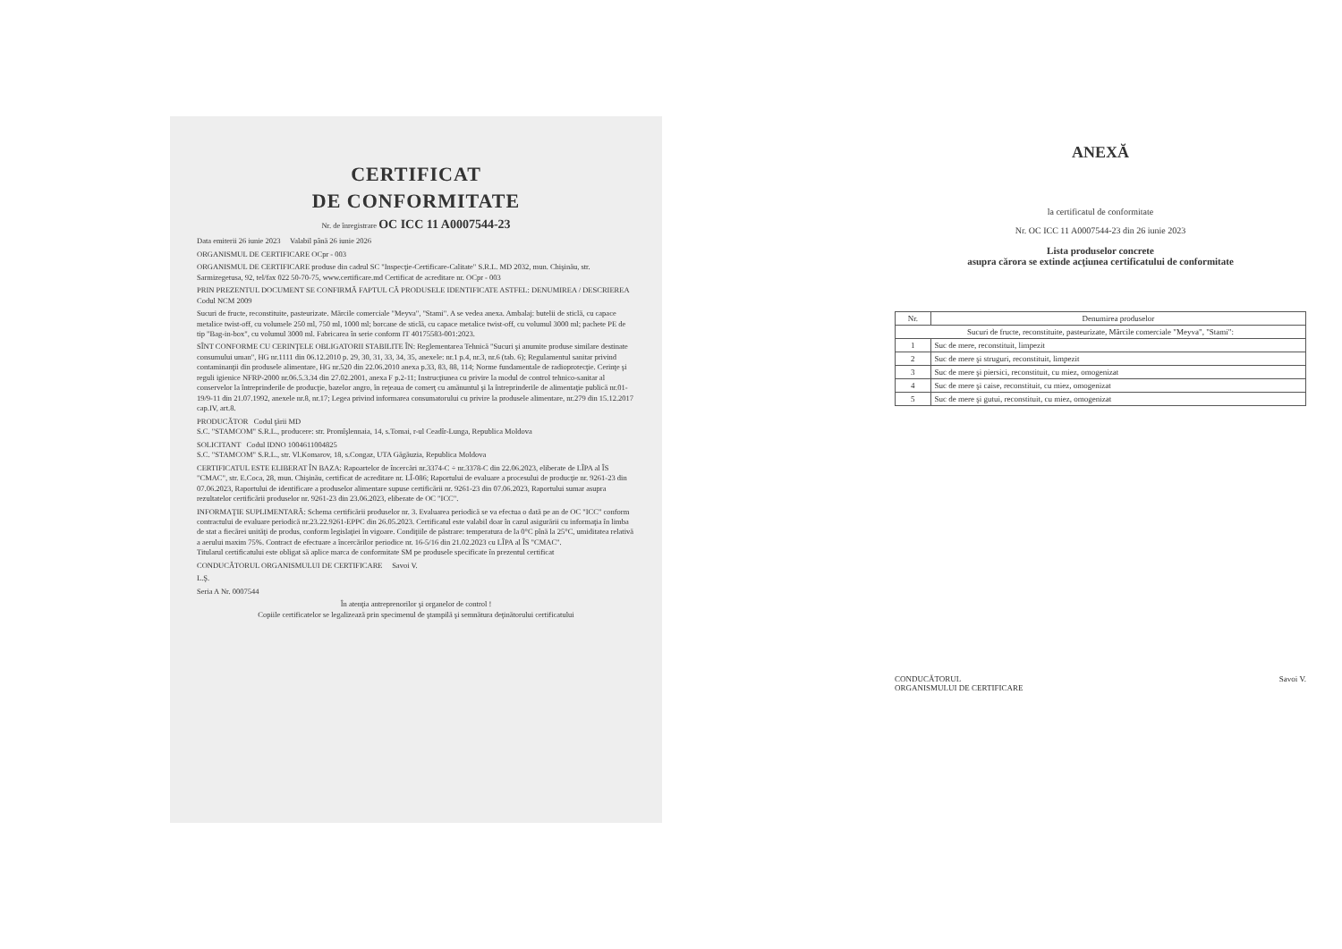CERTIFICAT
DE CONFORMITATE
Nr. de înregistrare OC ICC 11 A0007544-23
Data emiterii 26 iunie 2023 Valabil până 26 iunie 2026
ORGANISMUL DE CERTIFICARE OCpr - 003
ORGANISMUL DE CERTIFICARE produse din cadrul SC "Inspecţie-Certificare-Calitate" S.R.L. MD 2032, mun. Chişinău, str. Sarmizegetusa, 92, tel/fax 022 50-70-75, www.certificare.md Certificat de acreditare nr. OCpr - 003
PRIN PREZENTUL DOCUMENT SE CONFIRMĂ FAPTUL CĂ PRODUSELE IDENTIFICATE ASTFEL: DENUMIREA / DESCRIEREA Codul NCM 2009
Sucuri de fructe, reconstituite, pasteurizate. Mărcile comerciale "Meyva", "Stami". A se vedea anexa. Ambalaj: butelii de sticlă, cu capace metalice twist-off, cu volumele 250 ml, 750 ml, 1000 ml; borcane de sticlă, cu capace metalice twist-off, cu volumul 3000 ml; pachete PE de tip "Bag-in-box", cu volumul 3000 ml. Fabricarea în serie conform IT 40175583-001:2023.
SÎNT CONFORME CU CERINŢELE OBLIGATORII STABILITE ÎN: Reglementarea Tehnică "Sucuri şi anumite produse similare destinate consumului uman", HG nr.1111 din 06.12.2010 p. 29, 30, 31, 33, 34, 35, anexele: nr.1 p.4, nr.3, nr.6 (tab. 6); Regulamentul sanitar privind contaminanţii din produsele alimentare, HG nr.520 din 22.06.2010 anexa p.33, 83, 88, 114; Norme fundamentale de radioprotecţie. Cerinţe şi reguli igienice NFRP-2000 nr.06.5.3.34 din 27.02.2001, anexa F p.2-11; Instrucţiunea cu privire la modul de control tehnico-sanitar al conservelor la întreprinderile de producţie, bazelor angro, în reţeaua de comerţ cu amănuntul şi la întreprinderile de alimentaţie publică nr.01-19/9-11 din 21.07.1992, anexele nr.8, nr.17; Legea privind informarea consumatorului cu privire la produsele alimentare, nr.279 din 15.12.2017 cap.IV, art.8.
PRODUCĂTOR Codul ţării MD
S.C. "STAMCOM" S.R.L., producere: str. Promîşlennaia, 14, s.Tomai, r-ul Ceadîr-Lunga, Republica Moldova
SOLICITANT Codul IDNO 1004611004825
S.C. "STAMCOM" S.R.L., str. Vl.Komarov, 18, s.Congaz, UTA Găgăuzia, Republica Moldova
CERTIFICATUL ESTE ELIBERAT ÎN BAZA: Rapoartelor de încercări nr.3374-C ÷ nr.3378-C din 22.06.2023, eliberate de LÎPA al ÎS "CMAC", str. E.Coca, 28, mun. Chişinău, certificat de acreditare nr. LÎ-086; Raportului de evaluare a procesului de producţie nr. 9261-23 din 07.06.2023, Raportului de identificare a produselor alimentare supuse certificării nr. 9261-23 din 07.06.2023, Raportului sumar asupra rezultatelor certificării produselor nr. 9261-23 din 23.06.2023, eliberate de OC "ICC".
INFORMAŢIE SUPLIMENTARĂ: Schema certificării produselor nr. 3. Evaluarea periodică se va efectua o dată pe an de OC "ICC" conform contractului de evaluare periodică nr.23.22.9261-EPPC din 26.05.2023. Certificatul este valabil doar în cazul asigurării cu informaţia în limba de stat a fiecărei unităţi de produs, conform legislaţiei în vigoare. Condiţiile de păstrare: temperatura de la 0°C pînă la 25°C, umiditatea relativă a aerului maxim 75%. Contract de efectuare a încercărilor periodice nr. 16-5/16 din 21.02.2023 cu LÎPA al ÎS "CMAC".
Titularul certificatului este obligat să aplice marca de conformitate SM pe produsele specificate în prezentul certificat
CONDUCĂTORUL ORGANISMULUI DE CERTIFICARE Savoi V.
L.Ş.
Seria A Nr. 0007544
În atenţia antreprenorilor şi organelor de control !
Copiile certificatelor se legalizează prin specimenul de ştampilă şi semnătura deţinătorului certificatului
ANEXĂ
la certificatul de conformitate
Nr. OC ICC 11 A0007544-23 din 26 iunie 2023
Lista produselor concrete
asupra cărora se extinde acţiunea certificatului de conformitate
| Nr. | Denumirea produselor |
| --- | --- |
| Sucuri de fructe, reconstituite, pasteurizate, Mărcile comerciale "Meyva", "Stami": | |
| 1 | Suc de mere, reconstituit, limpezit |
| 2 | Suc de mere şi struguri, reconstituit, limpezit |
| 3 | Suc de mere şi piersici, reconstituit, cu miez, omogenizat |
| 4 | Suc de mere şi caise, reconstituit, cu miez, omogenizat |
| 5 | Suc de mere şi gutui, reconstituit, cu miez, omogenizat |
CONDUCĂTORUL
ORGANISMULUI DE CERTIFICARE Savoi V.